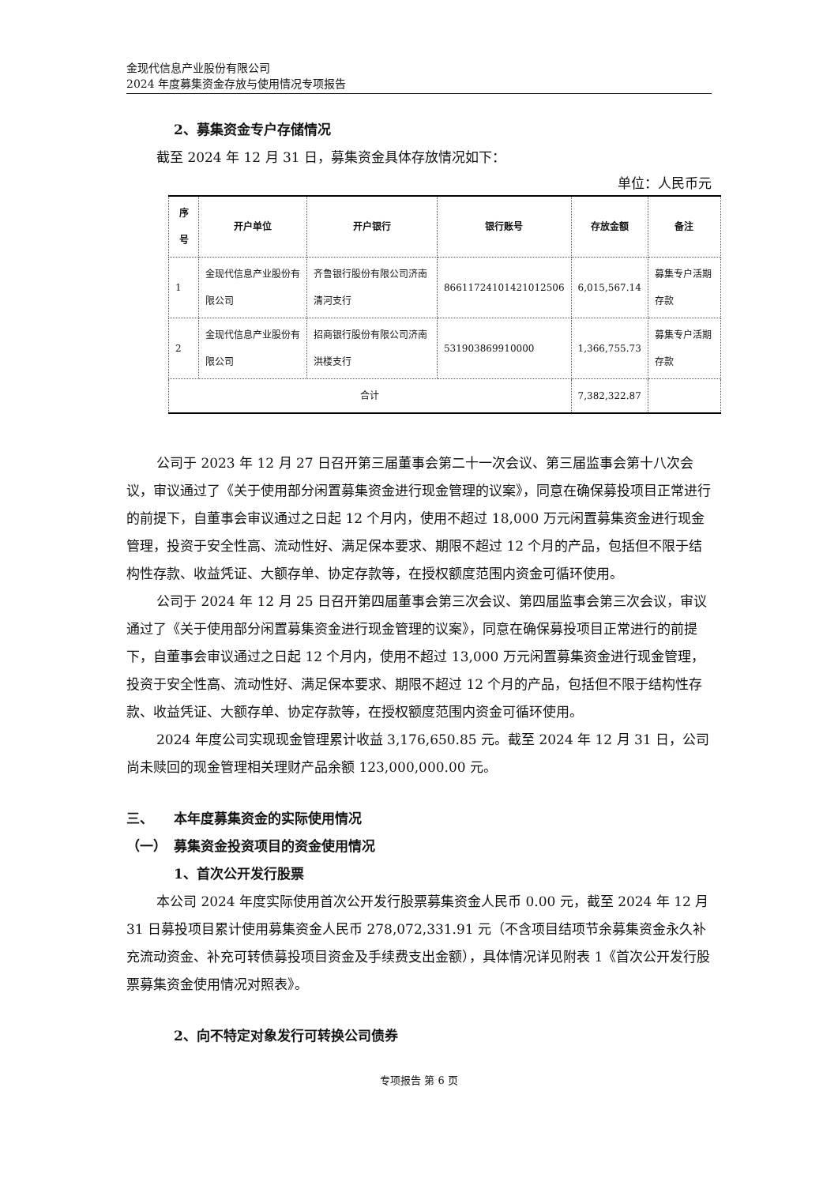金现代信息产业股份有限公司
2024 年度募集资金存放与使用情况专项报告
2、募集资金专户存储情况
截至 2024 年 12 月 31 日，募集资金具体存放情况如下：
单位：人民币元
| 序号 | 开户单位 | 开户银行 | 银行账号 | 存放金额 | 备注 |
| --- | --- | --- | --- | --- | --- |
| 1 | 金现代信息产业股份有限公司 | 齐鲁银行股份有限公司济南清河支行 | 86611724101421012506 | 6,015,567.14 | 募集专户活期存款 |
| 2 | 金现代信息产业股份有限公司 | 招商银行股份有限公司济南洪楼支行 | 531903869910000 | 1,366,755.73 | 募集专户活期存款 |
| 合计 | | | | 7,382,322.87 | |
公司于 2023 年 12 月 27 日召开第三届董事会第二十一次会议、第三届监事会第十八次会议，审议通过了《关于使用部分闲置募集资金进行现金管理的议案》，同意在确保募投项目正常进行的前提下，自董事会审议通过之日起 12 个月内，使用不超过 18,000 万元闲置募集资金进行现金管理，投资于安全性高、流动性好、满足保本要求、期限不超过 12 个月的产品，包括但不限于结构性存款、收益凭证、大额存单、协定存款等，在授权额度范围内资金可循环使用。
公司于 2024 年 12 月 25 日召开第四届董事会第三次会议、第四届监事会第三次会议，审议通过了《关于使用部分闲置募集资金进行现金管理的议案》，同意在确保募投项目正常进行的前提下，自董事会审议通过之日起 12 个月内，使用不超过 13,000 万元闲置募集资金进行现金管理，投资于安全性高、流动性好、满足保本要求、期限不超过 12 个月的产品，包括但不限于结构性存款、收益凭证、大额存单、协定存款等，在授权额度范围内资金可循环使用。
2024 年度公司实现现金管理累计收益 3,176,650.85 元。截至 2024 年 12 月 31 日，公司尚未赎回的现金管理相关理财产品余额 123,000,000.00 元。
三、　　本年度募集资金的实际使用情况
（一）　募集资金投资项目的资金使用情况
1、首次公开发行股票
本公司 2024 年度实际使用首次公开发行股票募集资金人民币 0.00 元，截至 2024 年 12 月 31 日募投项目累计使用募集资金人民币 278,072,331.91 元（不含项目结项节余募集资金永久补充流动资金、补充可转债募投项目资金及手续费支出金额），具体情况详见附表 1《首次公开发行股票募集资金使用情况对照表》。
2、向不特定对象发行可转换公司债券
专项报告 第 6 页